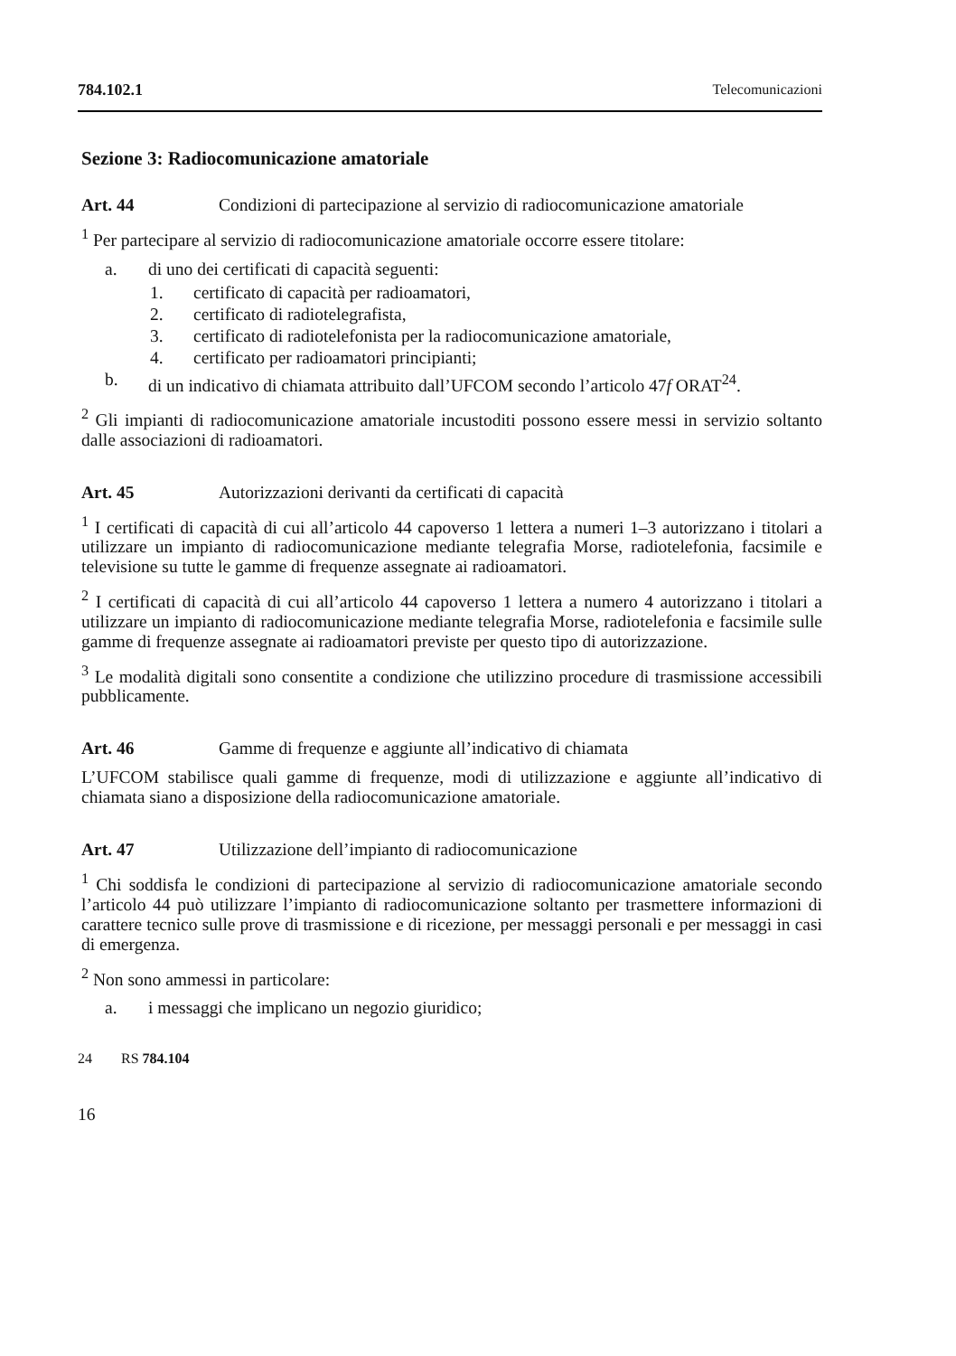784.102.1 Telecomunicazioni
Sezione 3: Radiocomunicazione amatoriale
Art. 44 Condizioni di partecipazione al servizio di radiocomunicazione amatoriale
<sup>1</sup> Per partecipare al servizio di radiocomunicazione amatoriale occorre essere titolare:
a. di uno dei certificati di capacità seguenti:
1. certificato di capacità per radioamatori,
2. certificato di radiotelegrafista,
3. certificato di radiotelefonista per la radiocomunicazione amatoriale,
4. certificato per radioamatori principianti;
b. di un indicativo di chiamata attribuito dall’UFCOM secondo l’articolo 47f ORAT<sup>24</sup>.
<sup>2</sup> Gli impianti di radiocomunicazione amatoriale incustoditi possono essere messi in servizio soltanto dalle associazioni di radioamatori.
Art. 45 Autorizzazioni derivanti da certificati di capacità
<sup>1</sup> I certificati di capacità di cui all’articolo 44 capoverso 1 lettera a numeri 1–3 autorizzano i titolari a utilizzare un impianto di radiocomunicazione mediante telegrafia Morse, radiotelefonia, facsimile e televisione su tutte le gamme di frequenze assegnate ai radioamatori.
<sup>2</sup> I certificati di capacità di cui all’articolo 44 capoverso 1 lettera a numero 4 autorizzano i titolari a utilizzare un impianto di radiocomunicazione mediante telegrafia Morse, radiotelefonia e facsimile sulle gamme di frequenze assegnate ai radioamatori previste per questo tipo di autorizzazione.
<sup>3</sup> Le modalità digitali sono consentite a condizione che utilizzino procedure di trasmissione accessibili pubblicamente.
Art. 46 Gamme di frequenze e aggiunte all’indicativo di chiamata
L’UFCOM stabilisce quali gamme di frequenze, modi di utilizzazione e aggiunte all’indicativo di chiamata siano a disposizione della radiocomunicazione amatoriale.
Art. 47 Utilizzazione dell’impianto di radiocomunicazione
<sup>1</sup> Chi soddisfa le condizioni di partecipazione al servizio di radiocomunicazione amatoriale secondo l’articolo 44 può utilizzare l’impianto di radiocomunicazione soltanto per trasmettere informazioni di carattere tecnico sulle prove di trasmissione e di ricezione, per messaggi personali e per messaggi in casi di emergenza.
<sup>2</sup> Non sono ammessi in particolare:
a. i messaggi che implicano un negozio giuridico;
24 RS 784.104
16